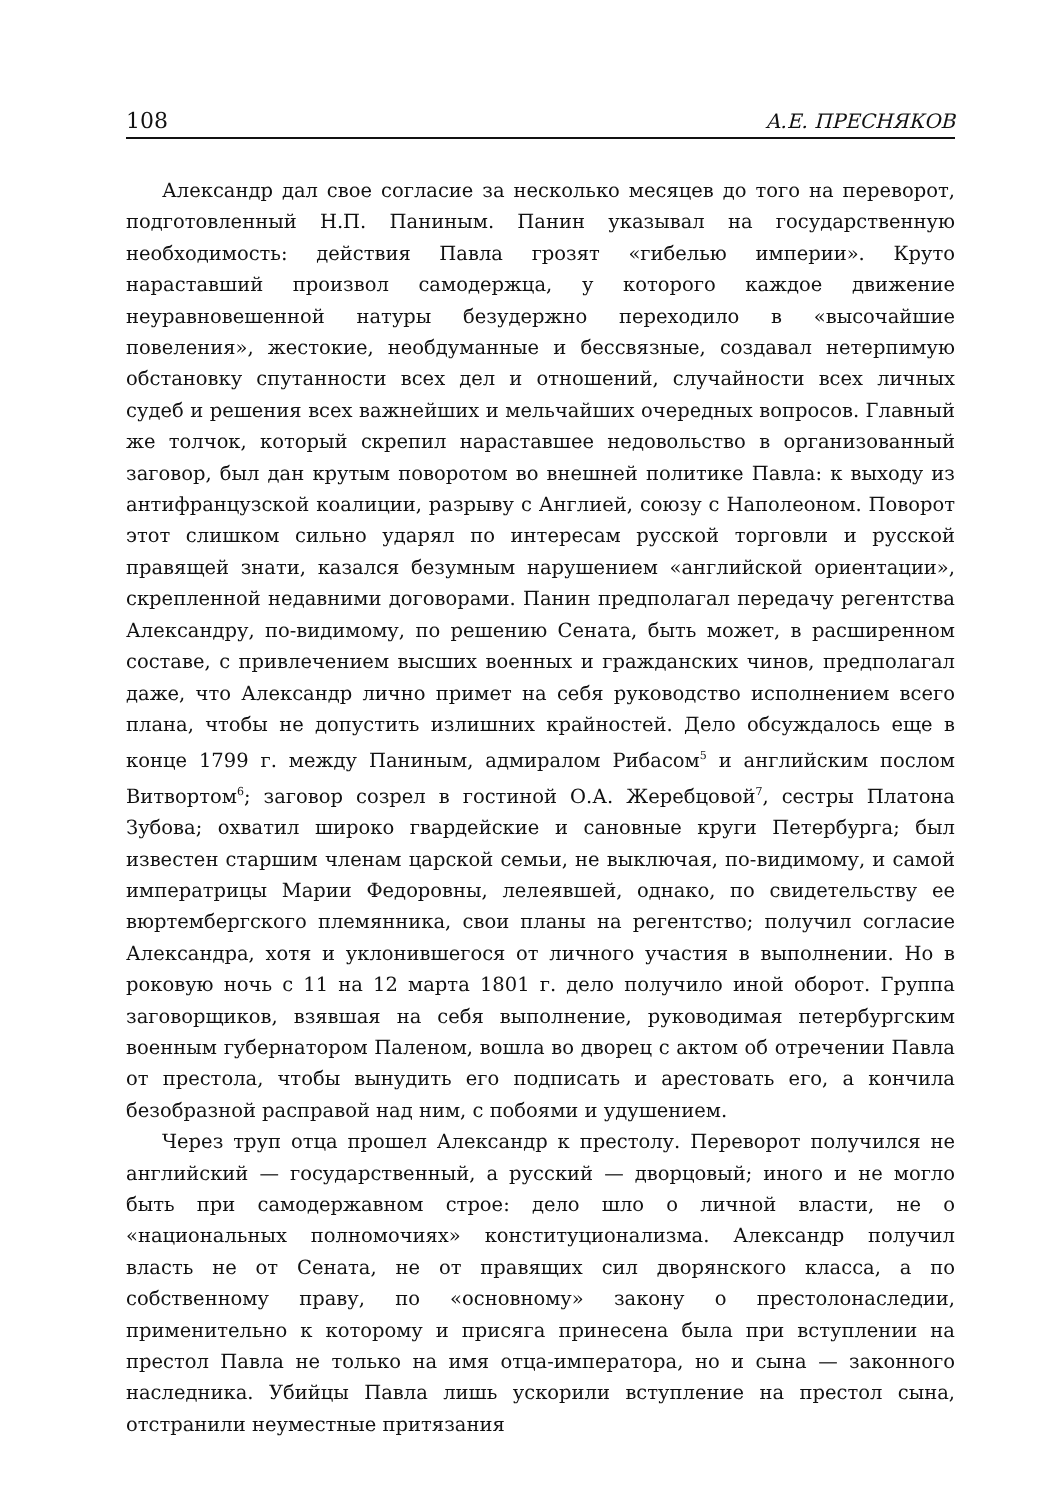108 А.Е. ПРЕСНЯКОВ
Александр дал свое согласие за несколько месяцев до того на переворот, подготовленный Н.П. Паниным. Панин указывал на государственную необходимость: действия Павла грозят «гибелью империи». Круто нараставший произвол самодержца, у которого каждое движение неуравновешенной натуры безудержно переходило в «высочайшие повеления», жестокие, необдуманные и бессвязные, создавал нетерпимую обстановку спутанности всех дел и отношений, случайности всех личных судеб и решения всех важнейших и мельчайших очередных вопросов. Главный же толчок, который скрепил нараставшее недовольство в организованный заговор, был дан крутым поворотом во внешней политике Павла: к выходу из антифранцузской коалиции, разрыву с Англией, союзу с Наполеоном. Поворот этот слишком сильно ударял по интересам русской торговли и русской правящей знати, казался безумным нарушением «английской ориентации», скрепленной недавними договорами. Панин предполагал передачу регентства Александру, по-видимому, по решению Сената, быть может, в расширенном составе, с привлечением высших военных и гражданских чинов, предполагал даже, что Александр лично примет на себя руководство исполнением всего плана, чтобы не допустить излишних крайностей. Дело обсуждалось еще в конце 1799 г. между Паниным, адмиралом Рибасом<sup>5</sup> и английским послом Витвортом<sup>6</sup>; заговор созрел в гостиной О.А. Жеребцовой<sup>7</sup>, сестры Платона Зубова; охватил широко гвардейские и сановные круги Петербурга; был известен старшим членам царской семьи, не выключая, по-видимому, и самой императрицы Марии Федоровны, лелеявшей, однако, по свидетельству ее вюртембергского племянника, свои планы на регентство; получил согласие Александра, хотя и уклонившегося от личного участия в выполнении. Но в роковую ночь с 11 на 12 марта 1801 г. дело получило иной оборот. Группа заговорщиков, взявшая на себя выполнение, руководимая петербургским военным губернатором Паленом, вошла во дворец с актом об отречении Павла от престола, чтобы вынудить его подписать и арестовать его, а кончила безобразной расправой над ним, с побоями и удушением.
Через труп отца прошел Александр к престолу. Переворот получился не английский — государственный, а русский — дворцовый; иного и не могло быть при самодержавном строе: дело шло о личной власти, не о «национальных полномочиях» конституционализма. Александр получил власть не от Сената, не от правящих сил дворянского класса, а по собственному праву, по «основному» закону о престолонаследии, применительно к которому и присяга принесена была при вступлении на престол Павла не только на имя отца-императора, но и сына — законного наследника. Убийцы Павла лишь ускорили вступление на престол сына, отстранили неуместные притязания